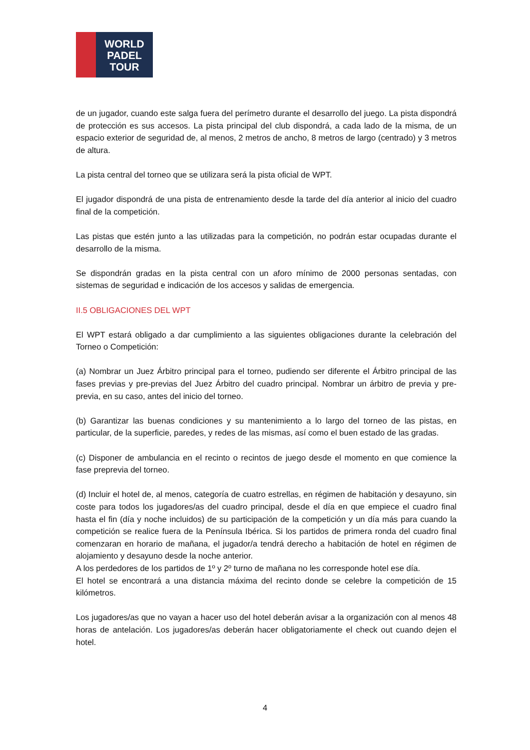WORLD
PADEL
TOUR
de un jugador, cuando este salga fuera del perímetro durante el desarrollo del juego. La pista dispondrá de protección es sus accesos. La pista principal del club dispondrá, a cada lado de la misma, de un espacio exterior de seguridad de, al menos, 2 metros de ancho, 8 metros de largo (centrado) y 3 metros de altura.
La pista central del torneo que se utilizara será la pista oficial de WPT.
El jugador dispondrá de una pista de entrenamiento desde la tarde del día anterior al inicio del cuadro final de la competición.
Las pistas que estén junto a las utilizadas para la competición, no podrán estar ocupadas durante el desarrollo de la misma.
Se dispondrán gradas en la pista central con un aforo mínimo de 2000 personas sentadas, con sistemas de seguridad e indicación de los accesos y salidas de emergencia.
II.5 OBLIGACIONES DEL WPT
El WPT estará obligado a dar cumplimiento a las siguientes obligaciones durante la celebración del Torneo o Competición:
(a) Nombrar un Juez Árbitro principal para el torneo, pudiendo ser diferente el Árbitro principal de las fases previas y pre-previas del Juez Árbitro del cuadro principal. Nombrar un árbitro de previa y pre-previa, en su caso, antes del inicio del torneo.
(b) Garantizar las buenas condiciones y su mantenimiento a lo largo del torneo de las pistas, en particular, de la superficie, paredes, y redes de las mismas, así como el buen estado de las gradas.
(c) Disponer de ambulancia en el recinto o recintos de juego desde el momento en que comience la fase preprevia del torneo.
(d) Incluir el hotel de, al menos, categoría de cuatro estrellas, en régimen de habitación y desayuno, sin coste para todos los jugadores/as del cuadro principal, desde el día en que empiece el cuadro final hasta el fin (día y noche incluidos) de su participación de la competición y un día más para cuando la competición se realice fuera de la Península Ibérica. Si los partidos de primera ronda del cuadro final comenzaran en horario de mañana, el jugador/a tendrá derecho a habitación de hotel en régimen de alojamiento y desayuno desde la noche anterior.
A los perdedores de los partidos de 1º y 2º turno de mañana no les corresponde hotel ese día.
El hotel se encontrará a una distancia máxima del recinto donde se celebre la competición de 15 kilómetros.
Los jugadores/as que no vayan a hacer uso del hotel deberán avisar a la organización con al menos 48 horas de antelación. Los jugadores/as deberán hacer obligatoriamente el check out cuando dejen el hotel.
4